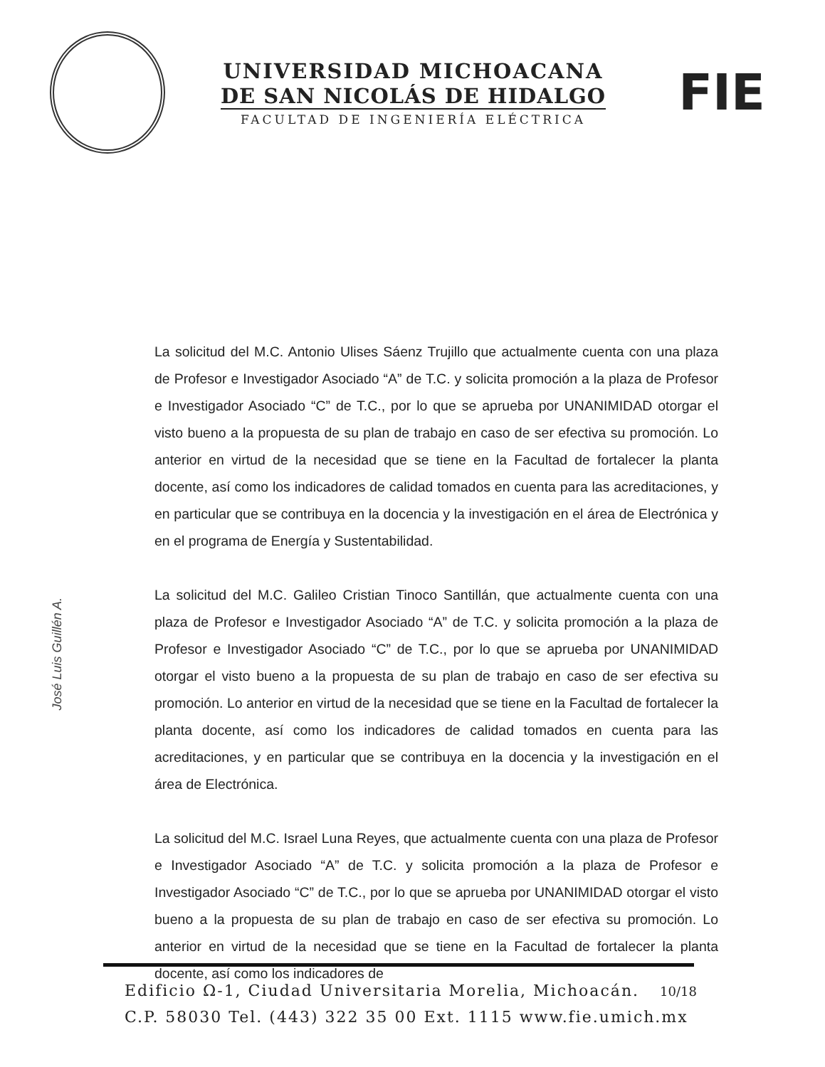UNIVERSIDAD MICHOACANA
DE SAN NICOLÁS DE HIDALGO
FACULTAD DE INGENIERÍA ELÉCTRICA
FIE
La solicitud del M.C. Antonio Ulises Sáenz Trujillo que actualmente cuenta con una plaza de Profesor e Investigador Asociado “A” de T.C. y solicita promoción a la plaza de Profesor e Investigador Asociado “C” de T.C., por lo que se aprueba por UNANIMIDAD otorgar el visto bueno a la propuesta de su plan de trabajo en caso de ser efectiva su promoción. Lo anterior en virtud de la necesidad que se tiene en la Facultad de fortalecer la planta docente, así como los indicadores de calidad tomados en cuenta para las acreditaciones, y en particular que se contribuya en la docencia y la investigación en el área de Electrónica y en el programa de Energía y Sustentabilidad.
La solicitud del M.C. Galileo Cristian Tinoco Santillán, que actualmente cuenta con una plaza de Profesor e Investigador Asociado “A” de T.C. y solicita promoción a la plaza de Profesor e Investigador Asociado “C” de T.C., por lo que se aprueba por UNANIMIDAD otorgar el visto bueno a la propuesta de su plan de trabajo en caso de ser efectiva su promoción. Lo anterior en virtud de la necesidad que se tiene en la Facultad de fortalecer la planta docente, así como los indicadores de calidad tomados en cuenta para las acreditaciones, y en particular que se contribuya en la docencia y la investigación en el área de Electrónica.
La solicitud del M.C. Israel Luna Reyes, que actualmente cuenta con una plaza de Profesor e Investigador Asociado “A” de T.C. y solicita promoción a la plaza de Profesor e Investigador Asociado “C” de T.C., por lo que se aprueba por UNANIMIDAD otorgar el visto bueno a la propuesta de su plan de trabajo en caso de ser efectiva su promoción. Lo anterior en virtud de la necesidad que se tiene en la Facultad de fortalecer la planta docente, así como los indicadores de
José Luis Guillén A.
Edificio Ω-1, Ciudad Universitaria Morelia, Michoacán. 10/18
C.P. 58030 Tel. (443) 322 35 00 Ext. 1115 www.fie.umich.mx